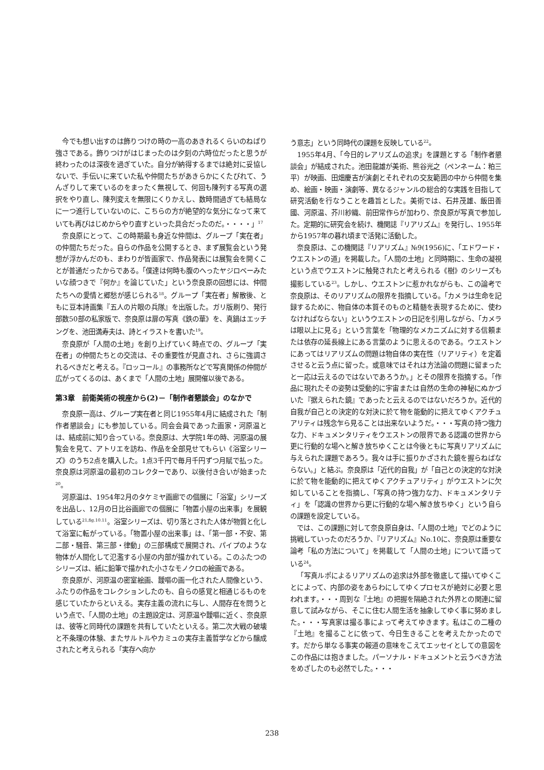今でも想い出すのは飾りつけの時の一高のあきれるくらいのねばり強さである。飾りつけがはじまったのは夕刻の六時位だったと思うが終わったのは深夜を過ぎていた。自分が納得するまでは絶対に妥協しないで、手伝いに来ていた私や仲間たちがあきらかにくたびれて、うんざりして来ているのをまったく無視して、何回も陳列する写真の選択をやり直し、陳列変えを無限にくりかえし、数時間過ぎても結局なに一つ進行していないのに、こちらの方が絶望的な気分になって来ていても再びはじめからやり直すといった具合だったのだ。・・・・」<sup>17</sup>
奈良原にとって、この時期最も身近な仲間は、グループ「実在者」の仲間たちだった。自らの作品を公開するとき、まず展覧会という発想が浮かんだのも、まわりが皆画家で、作品発表には展覧会を開くことが普通だったからである。「僕達は何時も腹のへったヤジロベーみたいな顔つきで『何か』を論じていた」という奈良原の回想には、仲間たちへの愛情と郷愁が感じられる<sup>18</sup>。グループ「実在者」解散後、ともに豆本詩画集『五人の片眼の兵隊』を出版した。ガリ版刷り、発行部数50部の私家版で、奈良原は扉の写真《鉄の華》を、真鍋はエッチングを、池田満寿夫は、詩とイラストを書いた<sup>19</sup>。
奈良原が「人間の土地」を創り上げていく時点での、グループ「実在者」の仲間たちとの交流は、その重要性が見直され、さらに強調されるべきだと考える。『ロッコール』の事務所などで写真関係の仲間が広がってくるのは、あくまで「人間の土地」展開催以後である。
第3章　前衛美術の視座から(2)－「制作者懇談会」のなかで
奈良原一高は、グループ実在者と同じ1955年4月に結成された「制作者懇談会」にも参加している。同会会員であった画家・河原温とは、結成前に知り合っている。奈良原は、大学院1年の時、河原温の展覧会を見て、アトリエを訪ね、作品を全部見せてもらい《浴室シリーズ》のうち2点を購入した。1点3千円で毎月千円ずつ月賦で払った。奈良原は河原温の最初のコレクターであり、以後付き合いが始まった<sup>20</sup>。
河原温は、1954年2月のタケミヤ画廊での個展に「浴室」シリーズを出品し、12月の日比谷画廊での個展に「物置小屋の出来事」を展観している<sup>21,fig.10.11</sup>。浴室シリーズは、切り落とされた人体が物質と化して浴室に転がっている。「物置小屋の出来事」は、「第一部・不安、第二部・騒音、第三部・律動」の三部構成で展開され、パイプのような物体が人間化して氾濫する小屋の内部が描かれている。このふたつのシリーズは、紙に鉛筆で描かれた小さなモノクロの絵画である。
奈良原が、河原温の密室絵画、靉嘔の画一化された人間像という、ふたりの作品をコレクションしたのも、自らの感覚と相通じるものを感じていたからといえる。実存主義の流れに与し、人間存在を問うという点で、「人間の土地」の主題設定は、河原温や靉嘔に近く、奈良原は、彼等と同時代の課題を共有していたといえる。第二次大戦の破壊と不条理の体験、またサルトルやカミュの実存主義哲学などから醸成されたと考えられる「実存へ向か
う意志」という同時代の課題を反映している<sup>22</sup>。
1955年4月、「今日的レアリズムの追求」を課題とする「制作者懇談会」が結成された。池田龍雄が美術、熊谷光之（ペンネーム：粕三平）が映画、田畑慶吉が演劇とそれぞれの交友範囲の中から仲間を集め、絵画・映画・演劇等、異なるジャンルの総合的な実践を目指して研究活動を行なうことを趣旨とした。美術では、石井茂雄、飯田善國、河原温、芥川紗織、前田常作らが加わり、奈良原が写真で参加した。定期的に研究会を続け、機関誌『リアリズム』を発行し、1955年から1957年の暮れ頃まで活発に活動した。
奈良原は、この機関誌『リアリズム』№9(1956)に、「エドワード・ウエストンの道」を掲載した。「人間の土地」と同時期に、生命の凝視という点でウエストンに触発されたと考えられる《樹》のシリーズも撮影している<sup>23</sup>。しかし、ウエストンに惹かれながらも、この論考で奈良原は、そのリアリズムの限界を指摘している。「カメラは生命を記録するために、物自体の本質そのものと精髄を表現するために、使わなければならない」というウエストンの日記を引用しながら、「カメラは眼以上に見る」という言葉を「物理的なメカニズムに対する信頼または依存の延長線上にある言葉のように思えるのである。ウエストンにあってはリアリズムの問題は物自体の実在性（リアリティ）を定着させると云う点に留った。或意味ではそれは方法論の問題に留まったと一応は云えるのではないであろうか。」とその限界を指摘する。「作品に現れたその姿勢は受動的に宇宙または自然の生命の神秘にぬかづいた『据えられた鏡』であったと云えるのではないだろうか。近代的自我が自己との決定的な対決に於て物を能動的に把えてゆくアクチュアリティは残念乍ら見ることは出来ないようだ。・・・写真の持つ強力な力、ドキュメンタリティをウエストンの限界である認識の世界から更に行動的な場へと解き放ちゆくことは今後ともに写真リアリズムに与えられた課題であろう。我々は手に振りかざされた鏡を握らねばならない。」と結ぶ。奈良原は「近代的自我」が「自己との決定的な対決に於て物を能動的に把えてゆくアクチュアリティ」がウエストンに欠如していることを指摘し、「写真の持つ強力な力、ドキュメンタリティ」を「認識の世界から更に行動的な場へ解き放ちゆく」という自らの課題を設定している。
では、この課題に対して奈良原自身は、「人間の土地」でどのように挑戦していったのだろうか、『リアリズム』No.10に、奈良原は重要な論考「私の方法について」を掲載して「人間の土地」について語っている<sup>24</sup>。
「写真ルポによるリアリズムの追求は外部を徹底して描いてゆくことによって、内部の姿をあらわにしてゆくプロセスが絶対に必要と思われます。・・・周到な『土地』の把握を隔絶された外界との関連に留意して試みながら、そこに住む人間生活を抽象してゆく事に努めました。・・・写真家は撮る事によって考えてゆきます。私はこの二種の『土地』を撮ることに依って、今日生きることを考えたかったのです。だから単なる事実の報道の意味をこえてエッセイとしての意図をこの作品には抱きました。パーソナル・ドキュメントと云うべき方法をめざしたのも必然でした。・・・
238